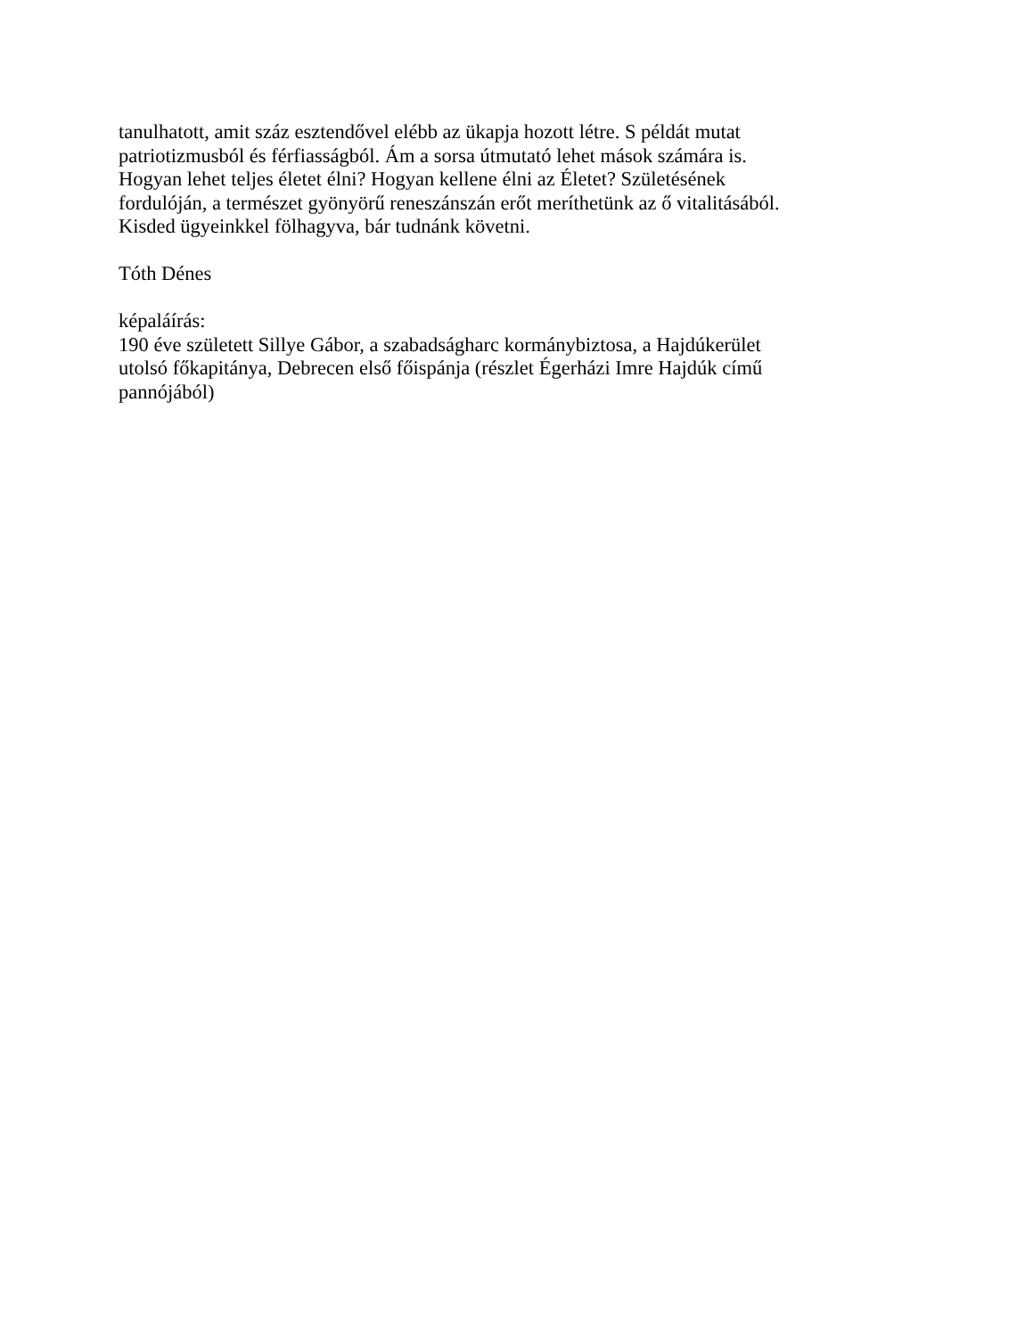tanulhatott, amit száz esztendővel elébb az ükapja hozott létre. S példát mutat
patriotizmusból és férfiasságból. Ám a sorsa útmutató lehet mások számára is.
Hogyan lehet teljes életet élni? Hogyan kellene élni az Életet? Születésének
fordulóján, a természet gyönyörű reneszánszán erőt meríthetünk az ő vitalitásából.
Kisded ügyeinkkel fölhagyva, bár tudnánk követni.
Tóth Dénes
képaláírás:
190 éve született Sillye Gábor, a szabadságharc kormánybiztosa, a Hajdúkerület
utolsó főkapitánya, Debrecen első főispánja (részlet Égerházi Imre Hajdúk című
pannójából)